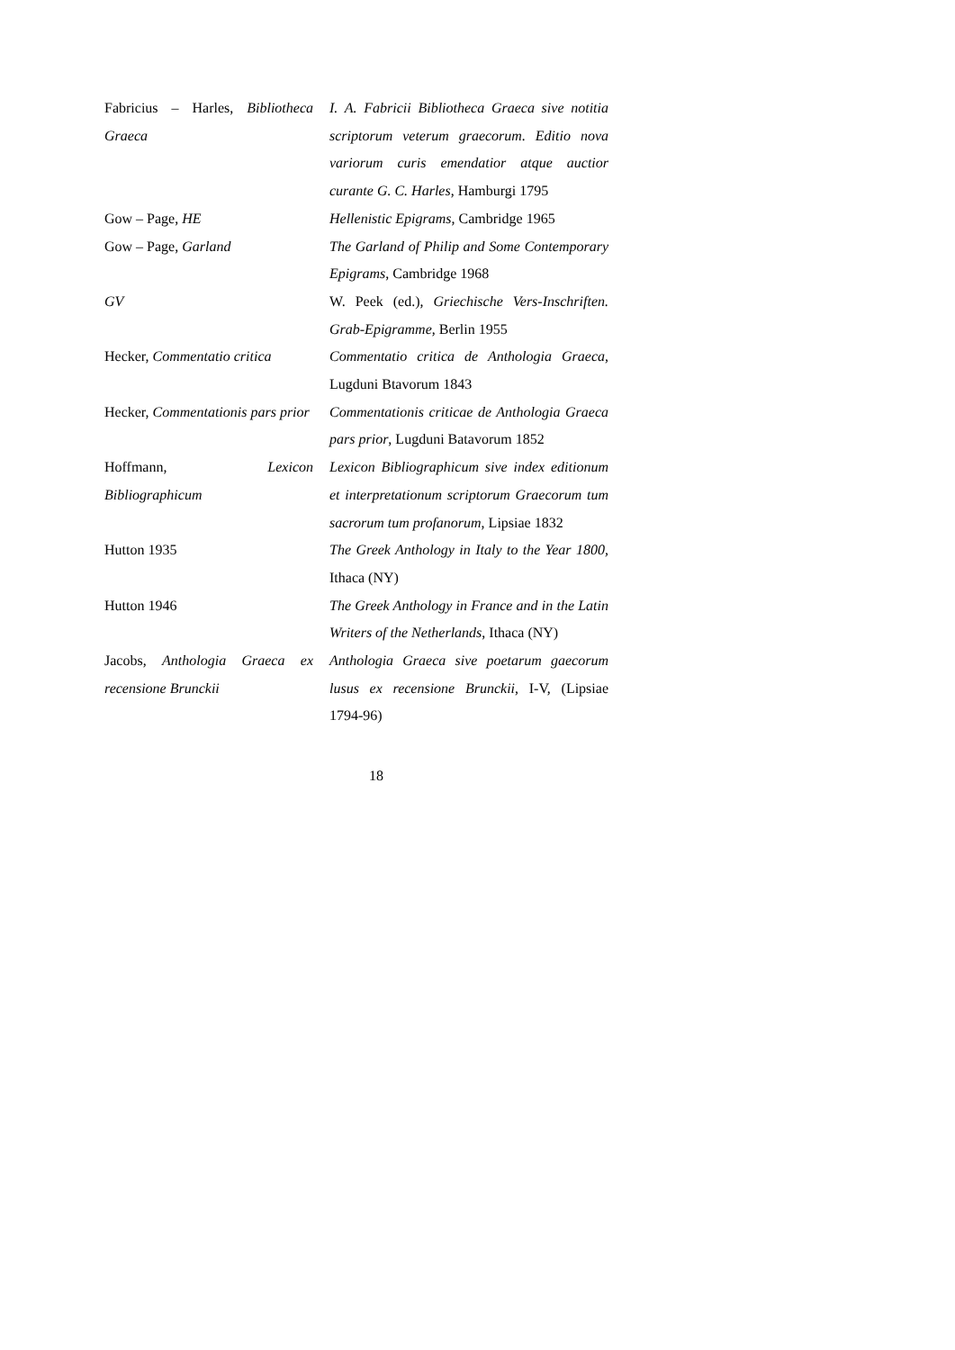| Fabricius – Harles, Bibliotheca Graeca | I. A. Fabricii Bibliotheca Graeca sive notitia scriptorum veterum graecorum. Editio nova variorum curis emendatior atque auctior curante G. C. Harles , Hamburgi 1795 |
| Gow – Page, HE | Hellenistic Epigrams , Cambridge 1965 |
| Gow – Page, Garland | The Garland of Philip and Some Contemporary Epigrams , Cambridge 1968 |
| GV | W. Peek (ed.), Griechische Vers-Inschriften. Grab-Epigramme , Berlin 1955 |
| Hecker, Commentatio critica | Commentatio critica de Anthologia Graeca , Lugduni Btavorum 1843 |
| Hecker, Commentationis pars prior | Commentationis criticae de Anthologia Graeca pars prior , Lugduni Batavorum 1852 |
| Hoffmann, Lexicon Bibliographicum | Lexicon Bibliographicum sive index editionum et interpretationum scriptorum Graecorum tum sacrorum tum profanorum , Lipsiae 1832 |
| Hutton 1935 | The Greek Anthology in Italy to the Year 1800, Ithaca (NY) |
| Hutton 1946 | The Greek Anthology in France and in the Latin Writers of the Netherlands , Ithaca (NY) |
| Jacobs, Anthologia Graeca ex recensione Brunckii | Anthologia Graeca sive poetarum gaecorum lusus ex recensione Brunckii , I-V, (Lipsiae 1794-96) |
18